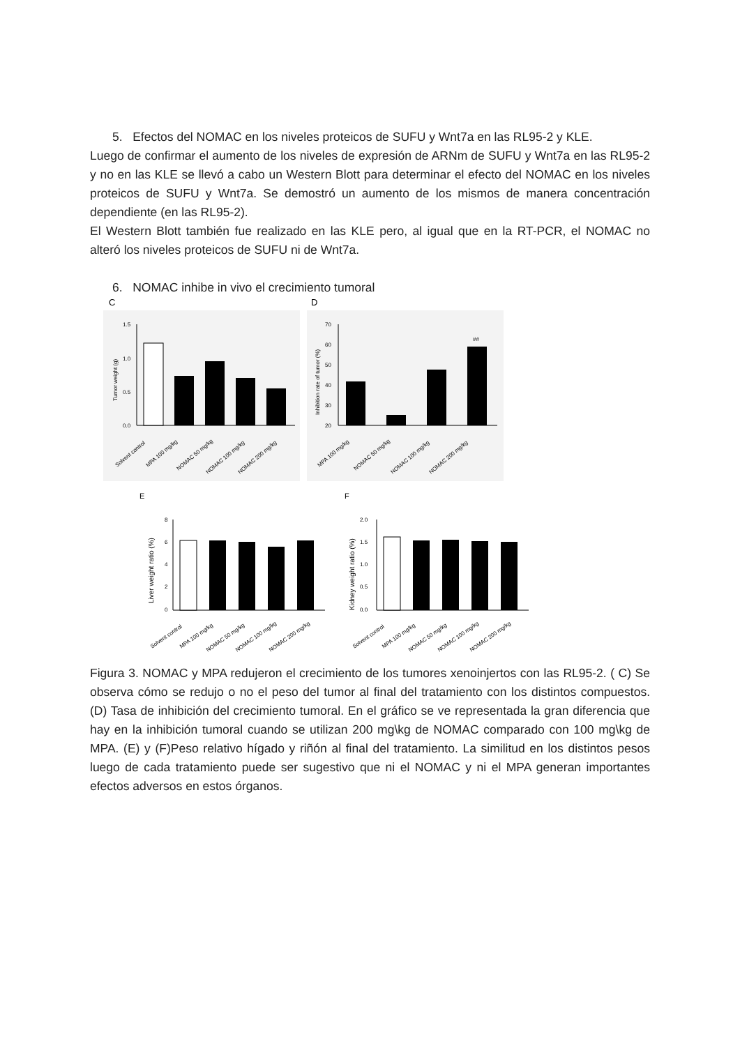5. Efectos del NOMAC en los niveles proteicos de SUFU y Wnt7a en las RL95-2 y KLE.
Luego de confirmar el aumento de los niveles de expresión de ARNm de SUFU y Wnt7a en las RL95-2 y no en las KLE se llevó a cabo un Western Blott para determinar el efecto del NOMAC en los niveles proteicos de SUFU y Wnt7a. Se demostró un aumento de los mismos de manera concentración dependiente (en las RL95-2).
El Western Blott también fue realizado en las KLE pero, al igual que en la RT-PCR, el NOMAC no alteró los niveles proteicos de SUFU ni de Wnt7a.
6. NOMAC inhibe in vivo el crecimiento tumoral
C
D
1.5
1.0
0.5
0.0
Tumor weight (g)
70
60
50
40
30
20
Inhibition rate of tumor (%)
##
Solvent control
MPA 100 mg/kg
NOMAC 50 mg/kg
NOMAC 100 mg/kg
NOMAC 200 mg/kg
MPA 100 mg/kg
NOMAC 50 mg/kg
NOMAC 100 mg/kg
NOMAC 200 mg/kg
E
F
8
6
4
2
0
Liver weight ratio (%)
2.0
1.5
1.0
0.5
0.0
Kidney weight ratio (%)
Solvent control
MPA 100 mg/kg
NOMAC 50 mg/kg
NOMAC 100 mg/kg
NOMAC 200 mg/kg
Solvent control
MPA 100 mg/kg
NOMAC 50 mg/kg
NOMAC 100 mg/kg
NOMAC 200 mg/kg
Figura 3. NOMAC y MPA redujeron el crecimiento de los tumores xenoinjertos con las RL95-2. ( C) Se observa cómo se redujo o no el peso del tumor al final del tratamiento con los distintos compuestos. (D) Tasa de inhibición del crecimiento tumoral. En el gráfico se ve representada la gran diferencia que hay en la inhibición tumoral cuando se utilizan 200 mg\kg de NOMAC comparado con 100 mg\kg de MPA. (E) y (F)Peso relativo hígado y riñón al final del tratamiento. La similitud en los distintos pesos luego de cada tratamiento puede ser sugestivo que ni el NOMAC y ni el MPA generan importantes efectos adversos en estos órganos.